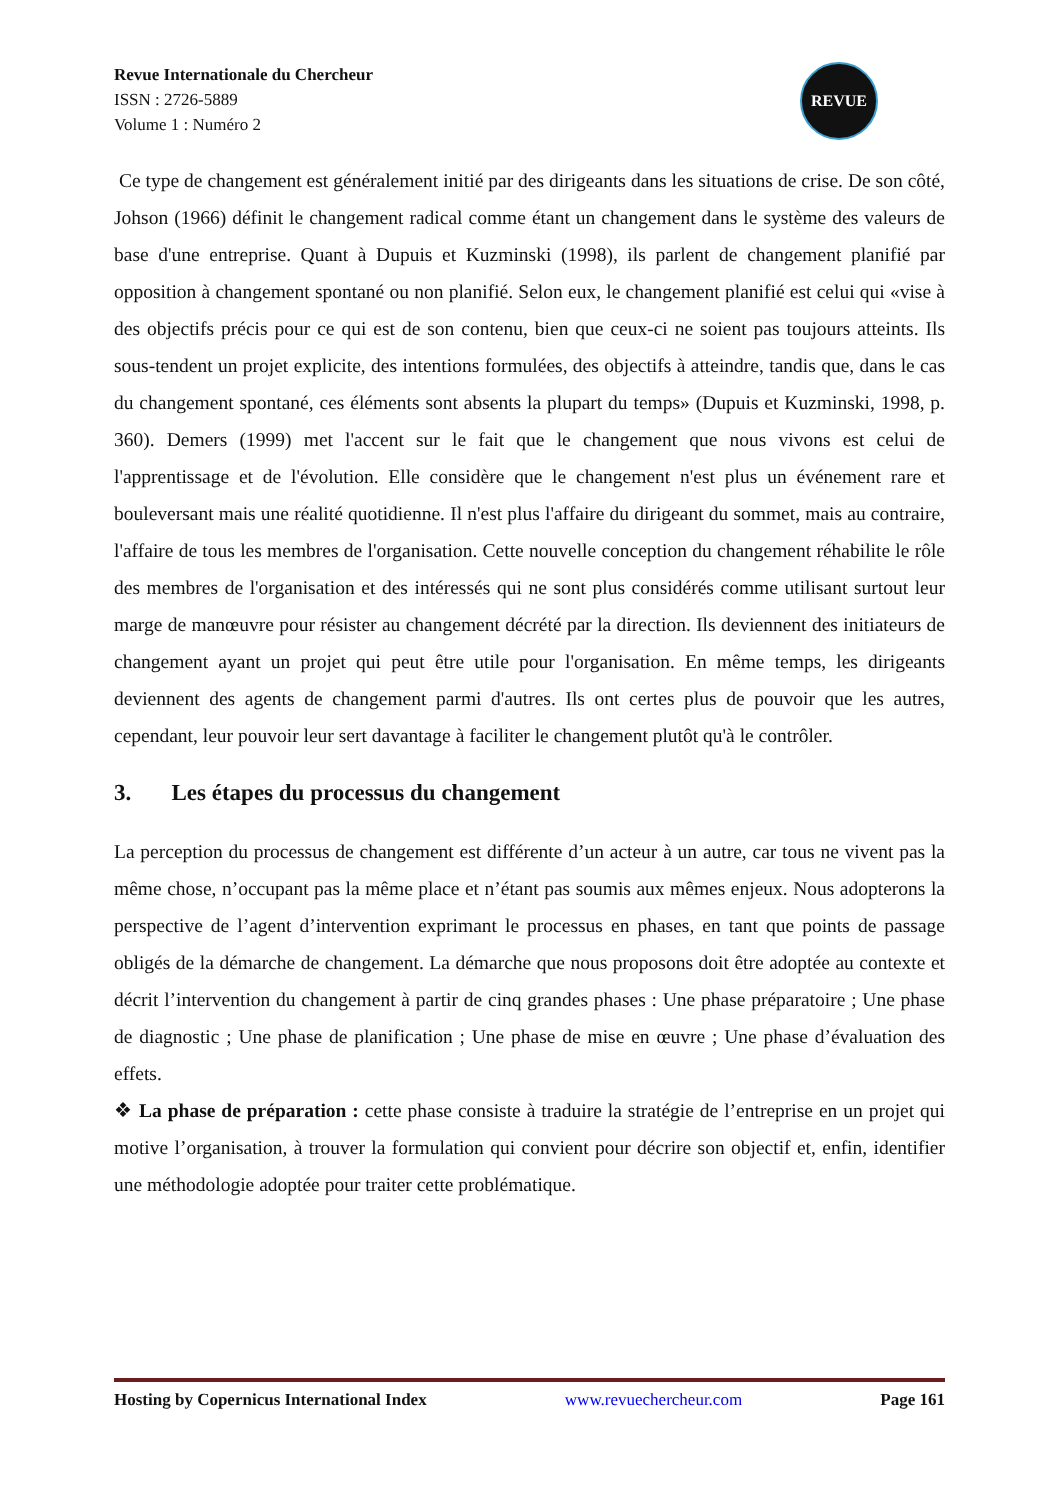Revue Internationale du Chercheur
ISSN : 2726-5889
Volume 1 : Numéro 2
REVUE
Ce type de changement est généralement initié par des dirigeants dans les situations de crise. De son côté, Johson (1966) définit le changement radical comme étant un changement dans le système des valeurs de base d'une entreprise. Quant à Dupuis et Kuzminski (1998), ils parlent de changement planifié par opposition à changement spontané ou non planifié. Selon eux, le changement planifié est celui qui «vise à des objectifs précis pour ce qui est de son contenu, bien que ceux-ci ne soient pas toujours atteints. Ils sous-tendent un projet explicite, des intentions formulées, des objectifs à atteindre, tandis que, dans le cas du changement spontané, ces éléments sont absents la plupart du temps» (Dupuis et Kuzminski, 1998, p. 360). Demers (1999) met l'accent sur le fait que le changement que nous vivons est celui de l'apprentissage et de l'évolution. Elle considère que le changement n'est plus un événement rare et bouleversant mais une réalité quotidienne. Il n'est plus l'affaire du dirigeant du sommet, mais au contraire, l'affaire de tous les membres de l'organisation. Cette nouvelle conception du changement réhabilite le rôle des membres de l'organisation et des intéressés qui ne sont plus considérés comme utilisant surtout leur marge de manœuvre pour résister au changement décrété par la direction. Ils deviennent des initiateurs de changement ayant un projet qui peut être utile pour l'organisation. En même temps, les dirigeants deviennent des agents de changement parmi d'autres. Ils ont certes plus de pouvoir que les autres, cependant, leur pouvoir leur sert davantage à faciliter le changement plutôt qu'à le contrôler.
3. Les étapes du processus du changement
La perception du processus de changement est différente d’un acteur à un autre, car tous ne vivent pas la même chose, n’occupant pas la même place et n’étant pas soumis aux mêmes enjeux. Nous adopterons la perspective de l’agent d’intervention exprimant le processus en phases, en tant que points de passage obligés de la démarche de changement. La démarche que nous proposons doit être adoptée au contexte et décrit l’intervention du changement à partir de cinq grandes phases : Une phase préparatoire ; Une phase de diagnostic ; Une phase de planification ; Une phase de mise en œuvre ; Une phase d’évaluation des effets.
❖ La phase de préparation : cette phase consiste à traduire la stratégie de l’entreprise en un projet qui motive l’organisation, à trouver la formulation qui convient pour décrire son objectif et, enfin, identifier une méthodologie adoptée pour traiter cette problématique.
Hosting by Copernicus International Index www.revuechercheur.com Page 161